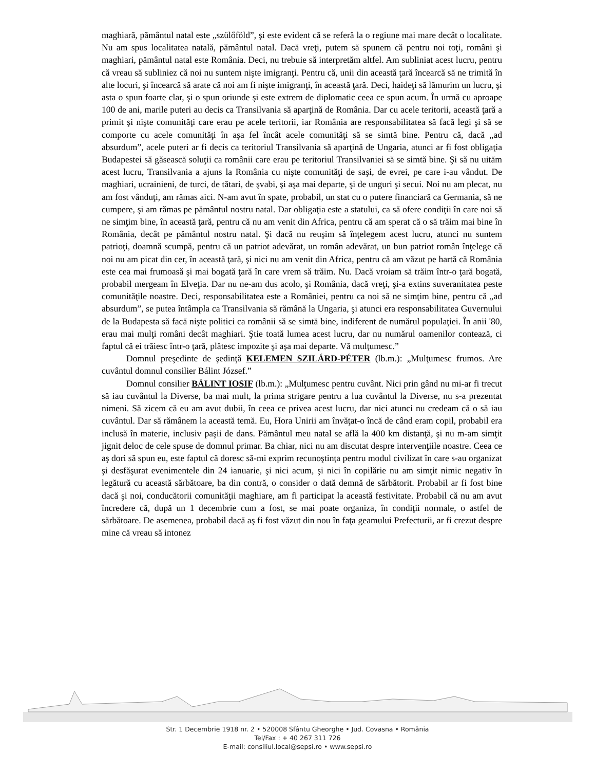maghiară, pământul natal este „szülőföld”, şi este evident că se referă la o regiune mai mare decât o localitate. Nu am spus localitatea natală, pământul natal. Dacă vreţi, putem să spunem că pentru noi toţi, români şi maghiari, pământul natal este România. Deci, nu trebuie să interpretăm altfel. Am subliniat acest lucru, pentru că vreau să subliniez că noi nu suntem nişte imigranţi. Pentru că, unii din această ţară încearcă să ne trimită în alte locuri, şi încearcă să arate că noi am fi nişte imigranţi, în această ţară. Deci, haideţi să lămurim un lucru, şi asta o spun foarte clar, şi o spun oriunde şi este extrem de diplomatic ceea ce spun acum. În urmă cu aproape 100 de ani, marile puteri au decis ca Transilvania să aparţină de România. Dar cu acele teritorii, această ţară a primit şi nişte comunităţi care erau pe acele teritorii, iar România are responsabilitatea să facă legi şi să se comporte cu acele comunităţi în aşa fel încât acele comunităţi să se simtă bine. Pentru că, dacă „ad absurdum”, acele puteri ar fi decis ca teritoriul Transilvania să aparţină de Ungaria, atunci ar fi fost obligaţia Budapestei să găsească soluţii ca românii care erau pe teritoriul Transilvaniei să se simtă bine. Şi să nu uităm acest lucru, Transilvania a ajuns la România cu nişte comunităţi de saşi, de evrei, pe care i-au vândut. De maghiari, ucrainieni, de turci, de tătari, de şvabi, şi aşa mai departe, şi de unguri şi secui. Noi nu am plecat, nu am fost vânduţi, am rămas aici. N-am avut în spate, probabil, un stat cu o putere financiară ca Germania, să ne cumpere, şi am rămas pe pământul nostru natal. Dar obligaţia este a statului, ca să ofere condiţii în care noi să ne simţim bine, în această ţară, pentru că nu am venit din Africa, pentru că am sperat că o să trăim mai bine în România, decât pe pământul nostru natal. Şi dacă nu reuşim să înţelegem acest lucru, atunci nu suntem patrioţi, doamnă scumpă, pentru că un patriot adevărat, un român adevărat, un bun patriot român înţelege că noi nu am picat din cer, în această ţară, şi nici nu am venit din Africa, pentru că am văzut pe hartă că România este cea mai frumoasă şi mai bogată ţară în care vrem să trăim. Nu. Dacă vroiam să trăim într-o ţară bogată, probabil mergeam în Elveţia. Dar nu ne-am dus acolo, şi România, dacă vreţi, şi-a extins suveranitatea peste comunităţile noastre. Deci, responsabilitatea este a României, pentru ca noi să ne simţim bine, pentru că „ad absurdum”, se putea întâmpla ca Transilvania să rămână la Ungaria, şi atunci era responsabilitatea Guvernului de la Budapesta să facă nişte politici ca românii să se simtă bine, indiferent de numărul populaţiei. În anii '80, erau mai mulţi români decât maghiari. Ştie toată lumea acest lucru, dar nu numărul oamenilor contează, ci faptul că ei trăiesc într-o ţară, plătesc impozite şi aşa mai departe. Vă mulţumesc.”
Domnul preşedinte de şedinţă KELEMEN SZILÁRD-PÉTER (lb.m.): „Mulţumesc frumos. Are cuvântul domnul consilier Bálint József.”
Domnul consilier BÁLINT IOSIF (lb.m.): „Mulţumesc pentru cuvânt. Nici prin gând nu mi-ar fi trecut să iau cuvântul la Diverse, ba mai mult, la prima strigare pentru a lua cuvântul la Diverse, nu s-a prezentat nimeni. Să zicem că eu am avut dubii, în ceea ce privea acest lucru, dar nici atunci nu credeam că o să iau cuvântul. Dar să rămânem la această temă. Eu, Hora Unirii am învăţat-o încă de când eram copil, probabil era inclusă în materie, inclusiv paşii de dans. Pământul meu natal se află la 400 km distanţă, şi nu m-am simţit jignit deloc de cele spuse de domnul primar. Ba chiar, nici nu am discutat despre intervenţiile noastre. Ceea ce aş dori să spun eu, este faptul că doresc să-mi exprim recunoştinţa pentru modul civilizat în care s-au organizat şi desfăşurat evenimentele din 24 ianuarie, şi nici acum, şi nici în copilărie nu am simţit nimic negativ în legătură cu această sărbătoare, ba din contră, o consider o dată demnă de sărbătorit. Probabil ar fi fost bine dacă şi noi, conducătorii comunităţii maghiare, am fi participat la această festivitate. Probabil că nu am avut încredere că, după un 1 decembrie cum a fost, se mai poate organiza, în condiţii normale, o astfel de sărbătoare. De asemenea, probabil dacă aş fi fost văzut din nou în faţa geamului Prefecturii, ar fi crezut despre mine că vreau să intonez
Str. 1 Decembrie 1918 nr. 2 • 520008 Sfântu Gheorghe • Jud. Covasna • România
Tel/Fax : + 40 267 311 726
E-mail: consiliul.local@sepsi.ro • www.sepsi.ro